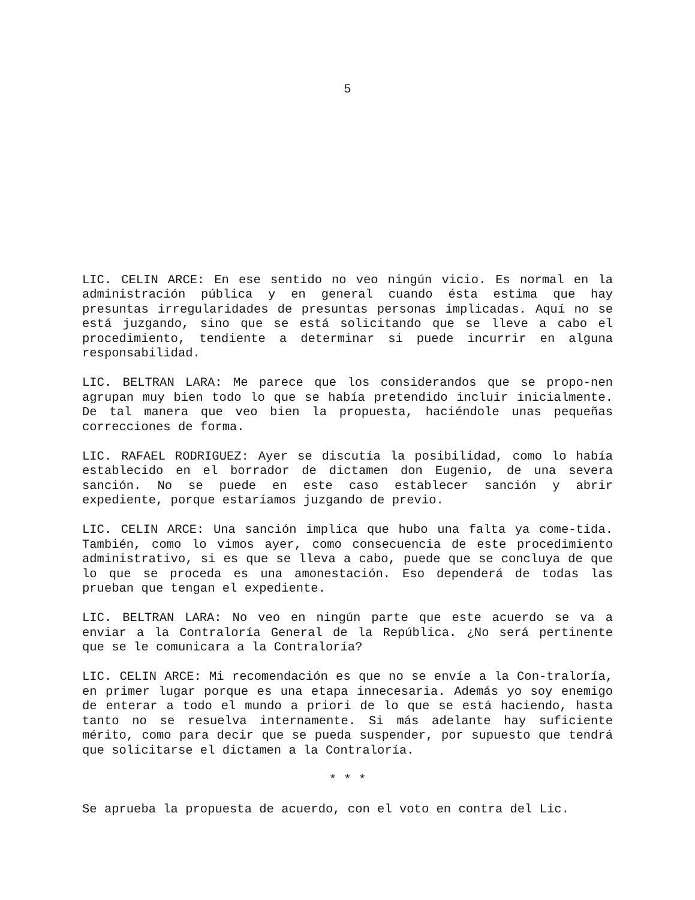5
LIC. CELIN ARCE: En ese sentido no veo ningún vicio. Es normal en la administración pública y en general cuando ésta estima que hay presuntas irregularidades de presuntas personas implicadas. Aquí no se está juzgando, sino que se está solicitando que se lleve a cabo el procedimiento, tendiente a determinar si puede incurrir en alguna responsabilidad.
LIC. BELTRAN LARA: Me parece que los considerandos que se propo-nen agrupan muy bien todo lo que se había pretendido incluir inicialmente. De tal manera que veo bien la propuesta, haciéndole unas pequeñas correcciones de forma.
LIC. RAFAEL RODRIGUEZ: Ayer se discutía la posibilidad, como lo había establecido en el borrador de dictamen don Eugenio, de una severa sanción. No se puede en este caso establecer sanción y abrir expediente, porque estaríamos juzgando de previo.
LIC. CELIN ARCE: Una sanción implica que hubo una falta ya come-tida. También, como lo vimos ayer, como consecuencia de este procedimiento administrativo, si es que se lleva a cabo, puede que se concluya de que lo que se proceda es una amonestación. Eso dependerá de todas las prueban que tengan el expediente.
LIC. BELTRAN LARA: No veo en ningún parte que este acuerdo se va a enviar a la Contraloría General de la República. ¿No será pertinente que se le comunicara a la Contraloría?
LIC. CELIN ARCE: Mi recomendación es que no se envíe a la Con-traloría, en primer lugar porque es una etapa innecesaria. Además yo soy enemigo de enterar a todo el mundo a priori de lo que se está haciendo, hasta tanto no se resuelva internamente. Si más adelante hay suficiente mérito, como para decir que se pueda suspender, por supuesto que tendrá que solicitarse el dictamen a la Contraloría.
* * *
Se aprueba la propuesta de acuerdo, con el voto en contra del Lic.